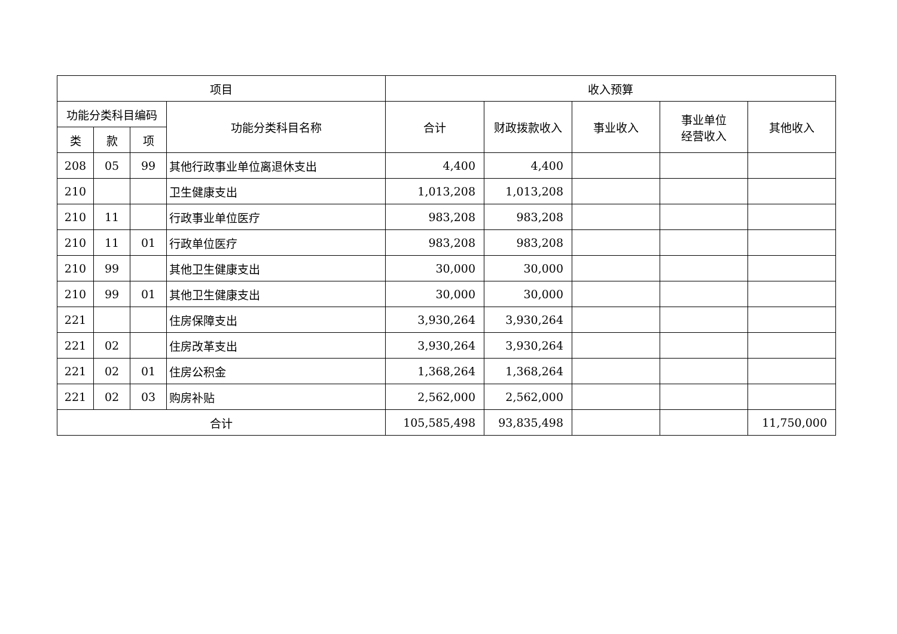| 项目 | | | | 收入预算 | | | | |
| --- | --- | --- | --- | --- | --- | --- | --- | --- |
| 功能分类科目编码 | | | 功能分类科目名称 | 合计 | 财政拨款收入 | 事业收入 | 事业单位 经营收入 | 其他收入 |
| 类 | 款 | 项 | | | | | | |
| 208 | 05 | 99 | 其他行政事业单位离退休支出 | 4,400 | 4,400 | | | |
| 210 | | | 卫生健康支出 | 1,013,208 | 1,013,208 | | | |
| 210 | 11 | | 行政事业单位医疗 | 983,208 | 983,208 | | | |
| 210 | 11 | 01 | 行政单位医疗 | 983,208 | 983,208 | | | |
| 210 | 99 | | 其他卫生健康支出 | 30,000 | 30,000 | | | |
| 210 | 99 | 01 | 其他卫生健康支出 | 30,000 | 30,000 | | | |
| 221 | | | 住房保障支出 | 3,930,264 | 3,930,264 | | | |
| 221 | 02 | | 住房改革支出 | 3,930,264 | 3,930,264 | | | |
| 221 | 02 | 01 | 住房公积金 | 1,368,264 | 1,368,264 | | | |
| 221 | 02 | 03 | 购房补贴 | 2,562,000 | 2,562,000 | | | |
| 合计 | | | | 105,585,498 | 93,835,498 | | | 11,750,000 |